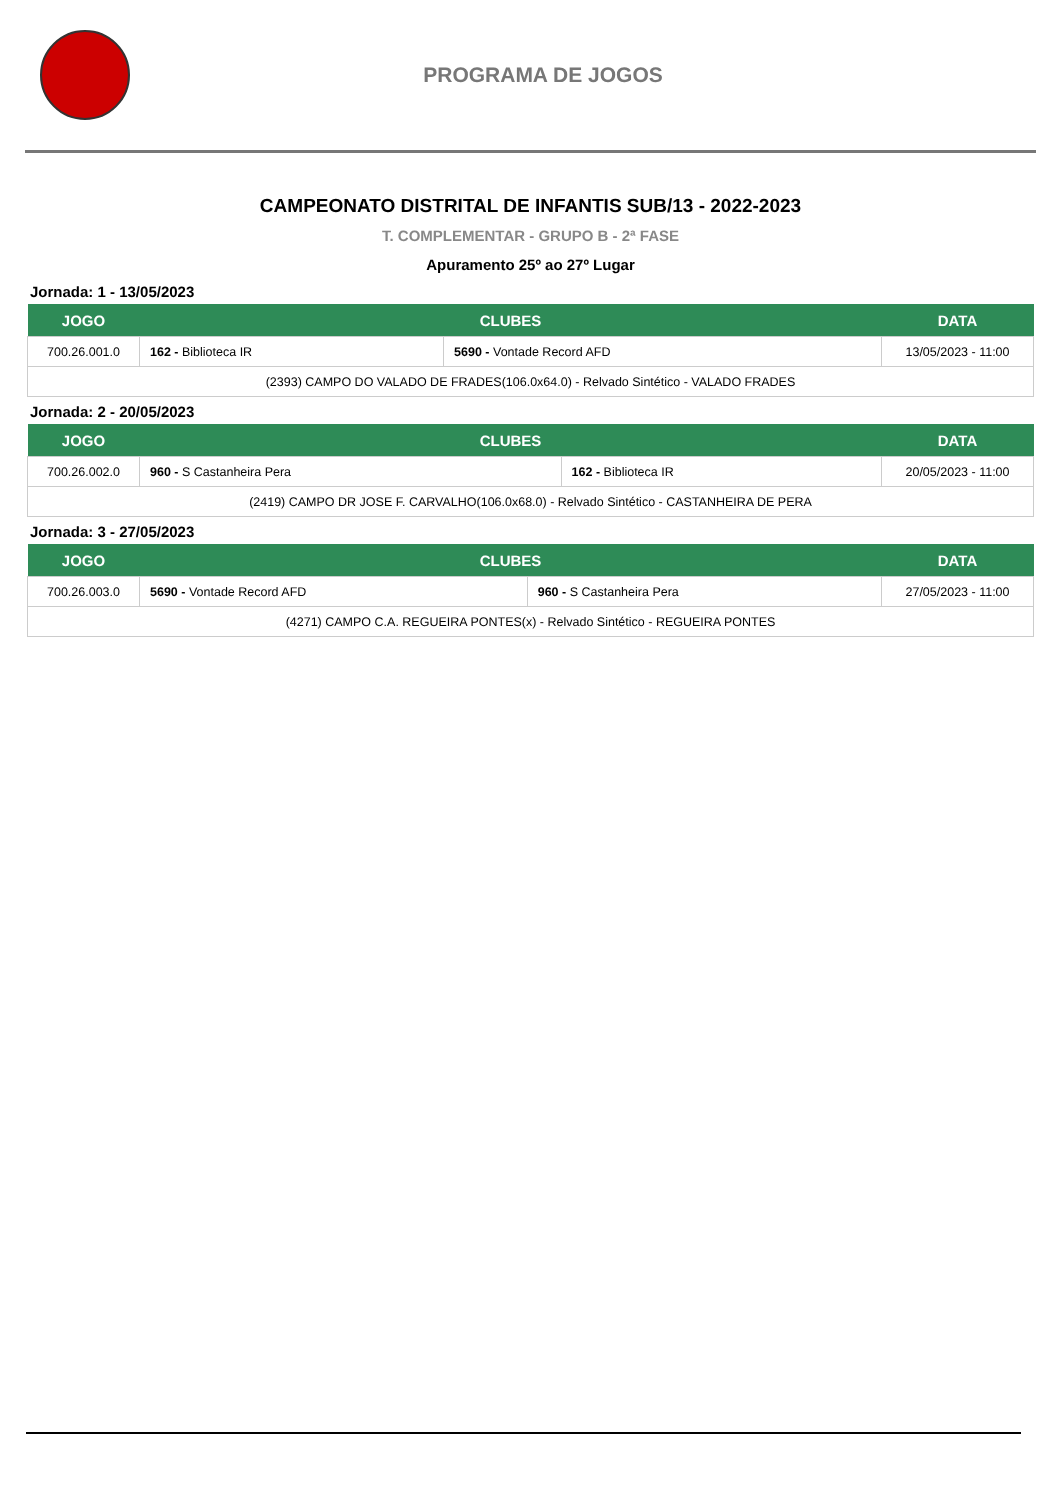PROGRAMA DE JOGOS
CAMPEONATO DISTRITAL DE INFANTIS SUB/13 - 2022-2023
T. COMPLEMENTAR - GRUPO B - 2ª FASE
Apuramento 25º ao 27º Lugar
Jornada: 1 - 13/05/2023
| JOGO | CLUBES | | DATA |
| --- | --- | --- | --- |
| 700.26.001.0 | 162 - Biblioteca IR | 5690 - Vontade Record AFD | 13/05/2023 - 11:00 |
| (2393) CAMPO DO VALADO DE FRADES(106.0x64.0) - Relvado Sintético - VALADO FRADES | | | |
Jornada: 2 - 20/05/2023
| JOGO | CLUBES | | DATA |
| --- | --- | --- | --- |
| 700.26.002.0 | 960 - S Castanheira Pera | 162 - Biblioteca IR | 20/05/2023 - 11:00 |
| (2419) CAMPO DR JOSE F. CARVALHO(106.0x68.0) - Relvado Sintético - CASTANHEIRA DE PERA | | | |
Jornada: 3 - 27/05/2023
| JOGO | CLUBES | | DATA |
| --- | --- | --- | --- |
| 700.26.003.0 | 5690 - Vontade Record AFD | 960 - S Castanheira Pera | 27/05/2023 - 11:00 |
| (4271) CAMPO C.A. REGUEIRA PONTES(x) - Relvado Sintético - REGUEIRA PONTES | | | |